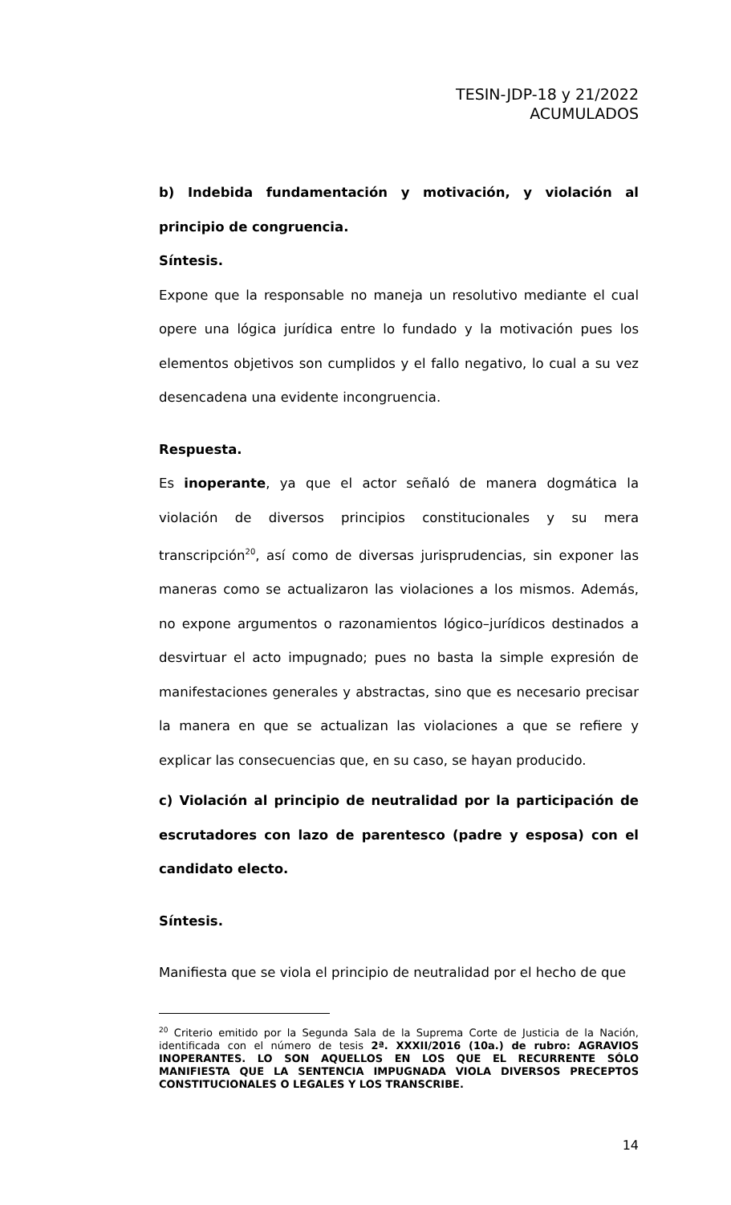TESIN-JDP-18 y 21/2022
ACUMULADOS
b) Indebida fundamentación y motivación, y violación al principio de congruencia.
Síntesis.
Expone que la responsable no maneja un resolutivo mediante el cual opere una lógica jurídica entre lo fundado y la motivación pues los elementos objetivos son cumplidos y el fallo negativo, lo cual a su vez desencadena una evidente incongruencia.
Respuesta.
Es inoperante, ya que el actor señaló de manera dogmática la violación de diversos principios constitucionales y su mera transcripción<sup>20</sup>, así como de diversas jurisprudencias, sin exponer las maneras como se actualizaron las violaciones a los mismos. Además, no expone argumentos o razonamientos lógico–jurídicos destinados a desvirtuar el acto impugnado; pues no basta la simple expresión de manifestaciones generales y abstractas, sino que es necesario precisar la manera en que se actualizan las violaciones a que se refiere y explicar las consecuencias que, en su caso, se hayan producido.
c) Violación al principio de neutralidad por la participación de escrutadores con lazo de parentesco (padre y esposa) con el candidato electo.
Síntesis.
Manifiesta que se viola el principio de neutralidad por el hecho de que
<sup>20</sup> Criterio emitido por la Segunda Sala de la Suprema Corte de Justicia de la Nación, identificada con el número de tesis 2ª. XXXII/2016 (10a.) de rubro: AGRAVIOS INOPERANTES. LO SON AQUELLOS EN LOS QUE EL RECURRENTE SÓLO MANIFIESTA QUE LA SENTENCIA IMPUGNADA VIOLA DIVERSOS PRECEPTOS CONSTITUCIONALES O LEGALES Y LOS TRANSCRIBE.
14